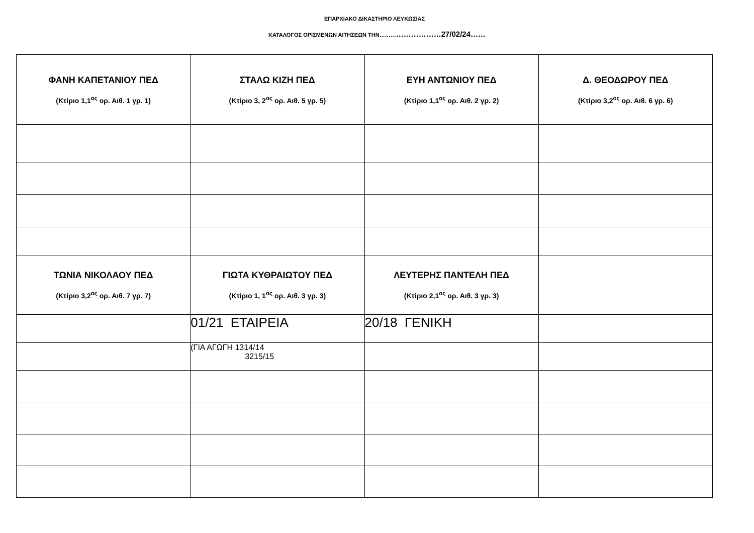ΕΠΑΡΧΙΑΚΟ ΔΙΚΑΣΤΗΡΙΟ ΛΕΥΚΩΣΙΑΣ
ΚΑΤΑΛΟΓΟΣ ΟΡΙΣΜΕΝΩΝ ΑΙΤΗΣΕΩΝ ΤΗΝ………………………27/02/24……
| ΦΑΝΗ ΚΑΠΕΤΑΝΙΟΥ ΠΕΔ (Κτίριο 1,1<sup>ος</sup> ορ. Αιθ. 1 γρ. 1) | ΣΤΑΛΩ ΚΙΖΗ ΠΕΔ (Κτίριο 3, 2<sup>ος</sup> ορ. Αιθ. 5 γρ. 5) | ΕΥΗ ΑΝΤΩΝΙΟΥ ΠΕΔ (Κτίριο 1,1<sup>ος</sup> ορ. Αιθ. 2 γρ. 2) | Δ. ΘΕΟΔΩΡΟΥ ΠΕΔ (Κτίριο 3,2<sup>ος</sup> ορ. Αιθ. 6 γρ. 6) |
| ΤΩΝΙΑ ΝΙΚΟΛΑΟΥ ΠΕΔ (Κτίριο 3,2<sup>ος</sup> ορ. Αιθ. 7 γρ. 7) | ΓΙΩΤΑ ΚΥΘΡΑΙΩΤΟΥ ΠΕΔ (Κτίριο 1, 1<sup>ος</sup> ορ. Αιθ. 3 γρ. 3) | ΛΕΥΤΕΡΗΣ ΠΑΝΤΕΛΗ ΠΕΔ (Κτίριο 2,1<sup>ος</sup> ορ. Αιθ. 3 γρ. 3) | |
| | 01/21 ΕΤΑΙΡΕΙΑ | 20/18 ΓΕΝΙΚΗ | |
| | (ΓΙΑ ΑΓΩΓΗ 1314/14 3215/15 | | |